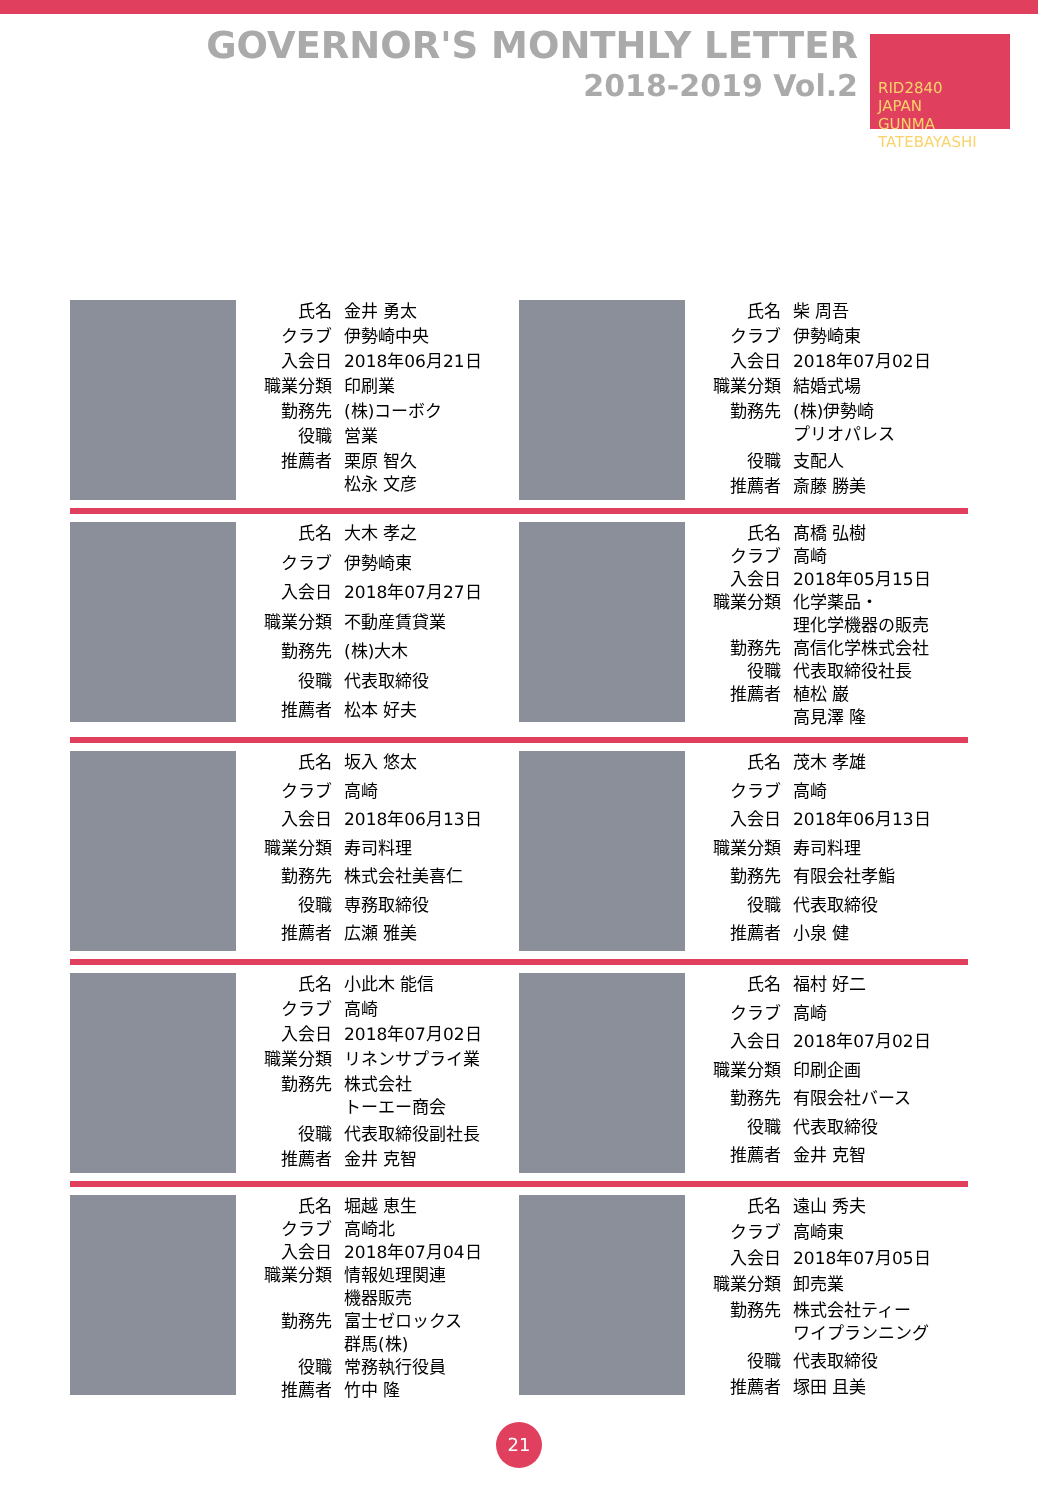GOVERNOR'S MONTHLY LETTER
2018-2019 Vol.2
RID2840
JAPAN
GUNMA TATEBAYASHI
| 氏名 | 金井 勇太 |
| クラブ | 伊勢崎中央 |
| 入会日 | 2018年06月21日 |
| 職業分類 | 印刷業 |
| 勤務先 | (株)コーボク |
| 役職 | 営業 |
| 推薦者 | 栗原 智久 松永 文彦 |
| 氏名 | 柴 周吾 |
| クラブ | 伊勢崎東 |
| 入会日 | 2018年07月02日 |
| 職業分類 | 結婚式場 |
| 勤務先 | (株)伊勢崎 プリオパレス |
| 役職 | 支配人 |
| 推薦者 | 斎藤 勝美 |
| 氏名 | 大木 孝之 |
| クラブ | 伊勢崎東 |
| 入会日 | 2018年07月27日 |
| 職業分類 | 不動産賃貸業 |
| 勤務先 | (株)大木 |
| 役職 | 代表取締役 |
| 推薦者 | 松本 好夫 |
| 氏名 | 髙橋 弘樹 |
| クラブ | 高崎 |
| 入会日 | 2018年05月15日 |
| 職業分類 | 化学薬品・ 理化学機器の販売 |
| 勤務先 | 高信化学株式会社 |
| 役職 | 代表取締役社長 |
| 推薦者 | 植松 巌 高見澤 隆 |
| 氏名 | 坂入 悠太 |
| クラブ | 高崎 |
| 入会日 | 2018年06月13日 |
| 職業分類 | 寿司料理 |
| 勤務先 | 株式会社美喜仁 |
| 役職 | 専務取締役 |
| 推薦者 | 広瀬 雅美 |
| 氏名 | 茂木 孝雄 |
| クラブ | 高崎 |
| 入会日 | 2018年06月13日 |
| 職業分類 | 寿司料理 |
| 勤務先 | 有限会社孝鮨 |
| 役職 | 代表取締役 |
| 推薦者 | 小泉 健 |
| 氏名 | 小此木 能信 |
| クラブ | 高崎 |
| 入会日 | 2018年07月02日 |
| 職業分類 | リネンサプライ業 |
| 勤務先 | 株式会社 トーエー商会 |
| 役職 | 代表取締役副社長 |
| 推薦者 | 金井 克智 |
| 氏名 | 福村 好二 |
| クラブ | 高崎 |
| 入会日 | 2018年07月02日 |
| 職業分類 | 印刷企画 |
| 勤務先 | 有限会社バース |
| 役職 | 代表取締役 |
| 推薦者 | 金井 克智 |
| 氏名 | 堀越 恵生 |
| クラブ | 高崎北 |
| 入会日 | 2018年07月04日 |
| 職業分類 | 情報処理関連 機器販売 |
| 勤務先 | 富士ゼロックス 群馬(株) |
| 役職 | 常務執行役員 |
| 推薦者 | 竹中 隆 |
| 氏名 | 遠山 秀夫 |
| クラブ | 高崎東 |
| 入会日 | 2018年07月05日 |
| 職業分類 | 卸売業 |
| 勤務先 | 株式会社ティー ワイプランニング |
| 役職 | 代表取締役 |
| 推薦者 | 塚田 且美 |
21